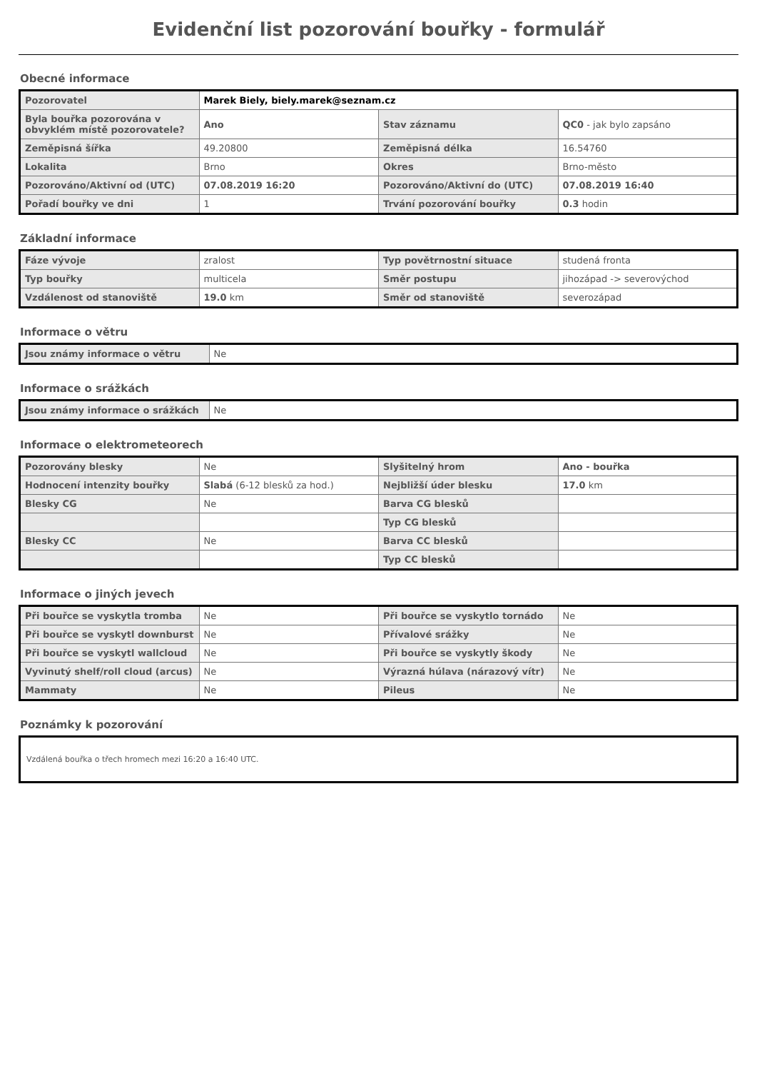Evidenční list pozorování bouřky - formulář
Obecné informace
| Pozorovatel | Marek Biely, biely.marek@seznam.cz | | |
| Byla bouřka pozorována v obvyklém místě pozorovatele? | Ano | Stav záznamu | QC0 - jak bylo zapsáno |
| Zeměpisná šířka | 49.20800 | Zeměpisná délka | 16.54760 |
| Lokalita | Brno | Okres | Brno-město |
| Pozorováno/Aktivní od (UTC) | 07.08.2019 16:20 | Pozorováno/Aktivní do (UTC) | 07.08.2019 16:40 |
| Pořadí bouřky ve dni | 1 | Trvání pozorování bouřky | 0.3 hodin |
Základní informace
| Fáze vývoje | zralost | Typ povětrnostní situace | studená fronta |
| Typ bouřky | multicela | Směr postupu | jihozápad -> severovýchod |
| Vzdálenost od stanoviště | 19.0 km | Směr od stanoviště | severozápad |
Informace o větru
| Jsou známy informace o větru | Ne |
Informace o srážkách
| Jsou známy informace o srážkách | Ne |
Informace o elektrometeorech
| Pozorovány blesky | Ne | Slyšitelný hrom | Ano - bouřka |
| Hodnocení intenzity bouřky | Slabá (6-12 blesků za hod.) | Nejbližší úder blesku | 17.0 km |
| Blesky CG | Ne | Barva CG blesků | |
| | | Typ CG blesků | |
| Blesky CC | Ne | Barva CC blesků | |
| | | Typ CC blesků | |
Informace o jiných jevech
| Při bouřce se vyskytla tromba | Ne | Při bouřce se vyskytlo tornádo | Ne |
| Při bouřce se vyskytl downburst | Ne | Přívalové srážky | Ne |
| Při bouřce se vyskytl wallcloud | Ne | Při bouřce se vyskytly škody | Ne |
| Vyvinutý shelf/roll cloud (arcus) | Ne | Výrazná húlava (nárazový vítr) | Ne |
| Mammaty | Ne | Pileus | Ne |
Poznámky k pozorování
Vzdálená bouřka o třech hromech mezi 16:20 a 16:40 UTC.